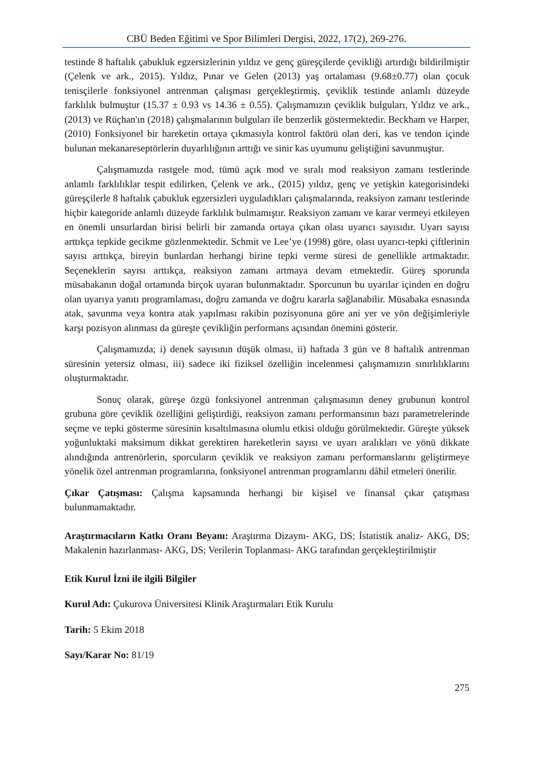CBÜ Beden Eğitimi ve Spor Bilimleri Dergisi, 2022, 17(2), 269-276.
testinde 8 haftalık çabukluk egzersizlerinin yıldız ve genç güreşçilerde çevikliği artırdığı bildirilmiştir (Çelenk ve ark., 2015). Yıldız, Pınar ve Gelen (2013) yaş ortalaması (9.68±0.77) olan çocuk tenisçilerle fonksiyonel antrenman çalışması gerçekleştirmiş, çeviklik testinde anlamlı düzeyde farklılık bulmuştur (15.37 ± 0.93 vs 14.36 ± 0.55). Çalışmamızın çeviklik bulguları, Yıldız ve ark., (2013) ve Rüçhan'ın (2018) çalışmalarının bulguları ile benzerlik göstermektedir. Beckham ve Harper, (2010) Fonksiyonel bir hareketin ortaya çıkmasıyla kontrol faktörü olan deri, kas ve tendon içinde bulunan mekanareseptörlerin duyarlılığının arttığı ve sinir kas uyumunu geliştiğini savunmuştur.
Çalışmamızda rastgele mod, tümü açık mod ve sıralı mod reaksiyon zamanı testlerinde anlamlı farklılıklar tespit edilirken, Çelenk ve ark., (2015) yıldız, genç ve yetişkin kategorisindeki güreşçilerle 8 haftalık çabukluk egzersizleri uyguladıkları çalışmalarında, reaksiyon zamanı testlerinde hiçbir kategoride anlamlı düzeyde farklılık bulmamıştır. Reaksiyon zamanı ve karar vermeyi etkileyen en önemli unsurlardan birisi belirli bir zamanda ortaya çıkan olası uyarıcı sayısıdır. Uyarı sayısı arttıkça tepkide gecikme gözlenmektedir. Schmit ve Lee’ye (1998) göre, olası uyarıcı-tepki çiftlerinin sayısı arttıkça, bireyin bunlardan herhangi birine tepki verme süresi de genellikle artmaktadır. Seçeneklerin sayısı arttıkça, reaksiyon zamanı artmaya devam etmektedir. Güreş sporunda müsabakanın doğal ortamında birçok uyaran bulunmaktadır. Sporcunun bu uyarılar içinden en doğru olan uyarıya yanıtı programlaması, doğru zamanda ve doğru kararla sağlanabilir. Müsabaka esnasında atak, savunma veya kontra atak yapılması rakibin pozisyonuna göre ani yer ve yön değişimleriyle karşı pozisyon alınması da güreşte çevikliğin performans açısından önemini gösterir.
Çalışmamızda; i) denek sayısının düşük olması, ii) haftada 3 gün ve 8 haftalık antrenman süresinin yetersiz olması, iii) sadece iki fiziksel özelliğin incelenmesi çalışmamızın sınırlılıklarını oluşturmaktadır.
Sonuç olarak, güreşe özgü fonksiyonel antrenman çalışmasının deney grubunun kontrol grubuna göre çeviklik özelliğini geliştirdiği, reaksiyon zamanı performansının bazı parametrelerinde seçme ve tepki gösterme süresinin kısaltılmasına olumlu etkisi olduğu görülmektedir. Güreşte yüksek yoğunluktaki maksimum dikkat gerektiren hareketlerin sayısı ve uyarı aralıkları ve yönü dikkate alındığında antrenörlerin, sporcuların çeviklik ve reaksiyon zamanı performanslarını geliştirmeye yönelik özel antrenman programlarına, fonksiyonel antrenman programlarını dâhil etmeleri önerilir.
Çıkar Çatışması: Çalışma kapsamında herhangi bir kişisel ve finansal çıkar çatışması bulunmamaktadır.
Araştırmacıların Katkı Oranı Beyanı: Araştırma Dizaynı- AKG, DS; İstatistik analiz- AKG, DS; Makalenin hazırlanması- AKG, DS; Verilerin Toplanması- AKG tarafından gerçekleştirilmiştir
Etik Kurul İzni ile ilgili Bilgiler
Kurul Adı: Çukurova Üniversitesi Klinik Araştırmaları Etik Kurulu
Tarih: 5 Ekim 2018
Sayı/Karar No: 81/19
275